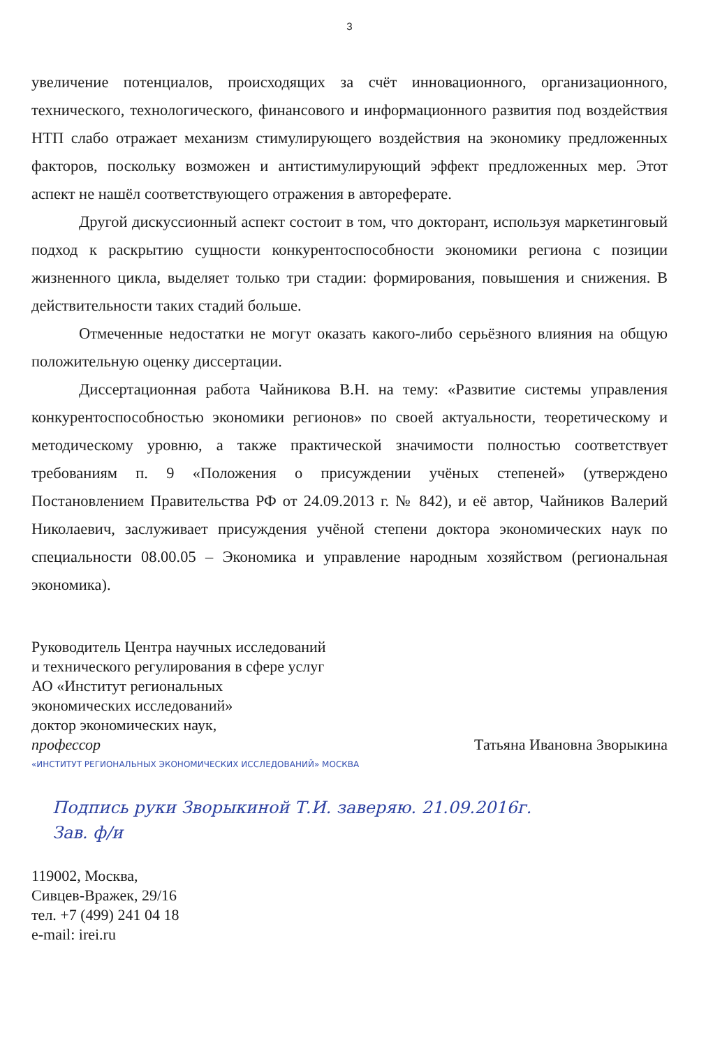3
увеличение потенциалов, происходящих за счёт инновационного, организационного, технического, технологического, финансового и информационного развития под воздействия НТП слабо отражает механизм стимулирующего воздействия на экономику предложенных факторов, поскольку возможен и антистимулирующий эффект предложенных мер. Этот аспект не нашёл соответствующего отражения в автореферате.
Другой дискуссионный аспект состоит в том, что докторант, используя маркетинговый подход к раскрытию сущности конкурентоспособности экономики региона с позиции жизненного цикла, выделяет только три стадии: формирования, повышения и снижения. В действительности таких стадий больше.
Отмеченные недостатки не могут оказать какого-либо серьёзного влияния на общую положительную оценку диссертации.
Диссертационная работа Чайникова В.Н. на тему: «Развитие системы управления конкурентоспособностью экономики регионов» по своей актуальности, теоретическому и методическому уровню, а также практической значимости полностью соответствует требованиям п. 9 «Положения о присуждении учёных степеней» (утверждено Постановлением Правительства РФ от 24.09.2013 г. № 842), и её автор, Чайников Валерий Николаевич, заслуживает присуждения учёной степени доктора экономических наук по специальности 08.00.05 – Экономика и управление народным хозяйством (региональная экономика).
Руководитель Центра научных исследований
и технического регулирования в сфере услуг
АО «Институт региональных
экономических исследований»
доктор экономических наук,
профессор Татьяна Ивановна Зворыкина
«ИНСТИТУТ РЕГИОНАЛЬНЫХ ЭКОНОМИЧЕСКИХ ИССЛЕДОВАНИЙ» МОСКВА
Подпись руки Зворыкиной Т.И. заверяю. 21.09.2016г.
Зав. ф/и
119002, Москва,
Сивцев-Вражек, 29/16
тел. +7 (499) 241 04 18
e-mail: irei.ru